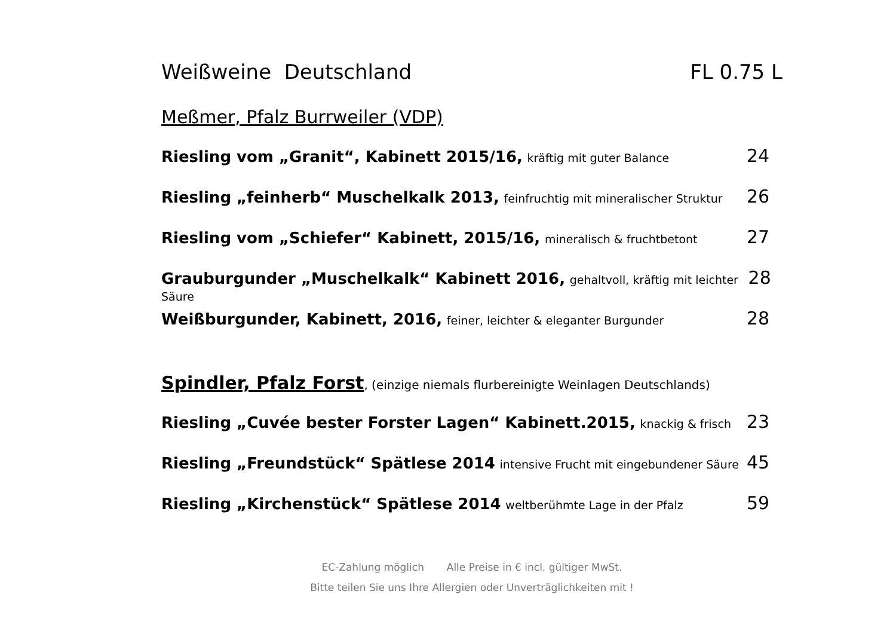Weißweine Deutschland FL 0.75 L
Meßmer, Pfalz Burrweiler (VDP)
Riesling vom „Granit“, Kabinett 2015/16, kräftig mit guter Balance
24
Riesling „feinherb“ Muschelkalk 2013, feinfruchtig mit mineralischer Struktur
26
Riesling vom „Schiefer“ Kabinett, 2015/16, mineralisch & fruchtbetont
27
Grauburgunder „Muschelkalk“ Kabinett 2016, gehaltvoll, kräftig mit leichter Säure
28
Weißburgunder, Kabinett, 2016, feiner, leichter & eleganter Burgunder
28
Spindler, Pfalz Forst, (einzige niemals flurbereinigte Weinlagen Deutschlands)
Riesling „Cuvée bester Forster Lagen“ Kabinett.2015, knackig & frisch
23
Riesling „Freundstück“ Spätlese 2014 intensive Frucht mit eingebundener Säure
45
Riesling „Kirchenstück“ Spätlese 2014 weltberühmte Lage in der Pfalz
59
EC-Zahlung möglich Alle Preise in € incl. gültiger MwSt.
Bitte teilen Sie uns Ihre Allergien oder Unverträglichkeiten mit !